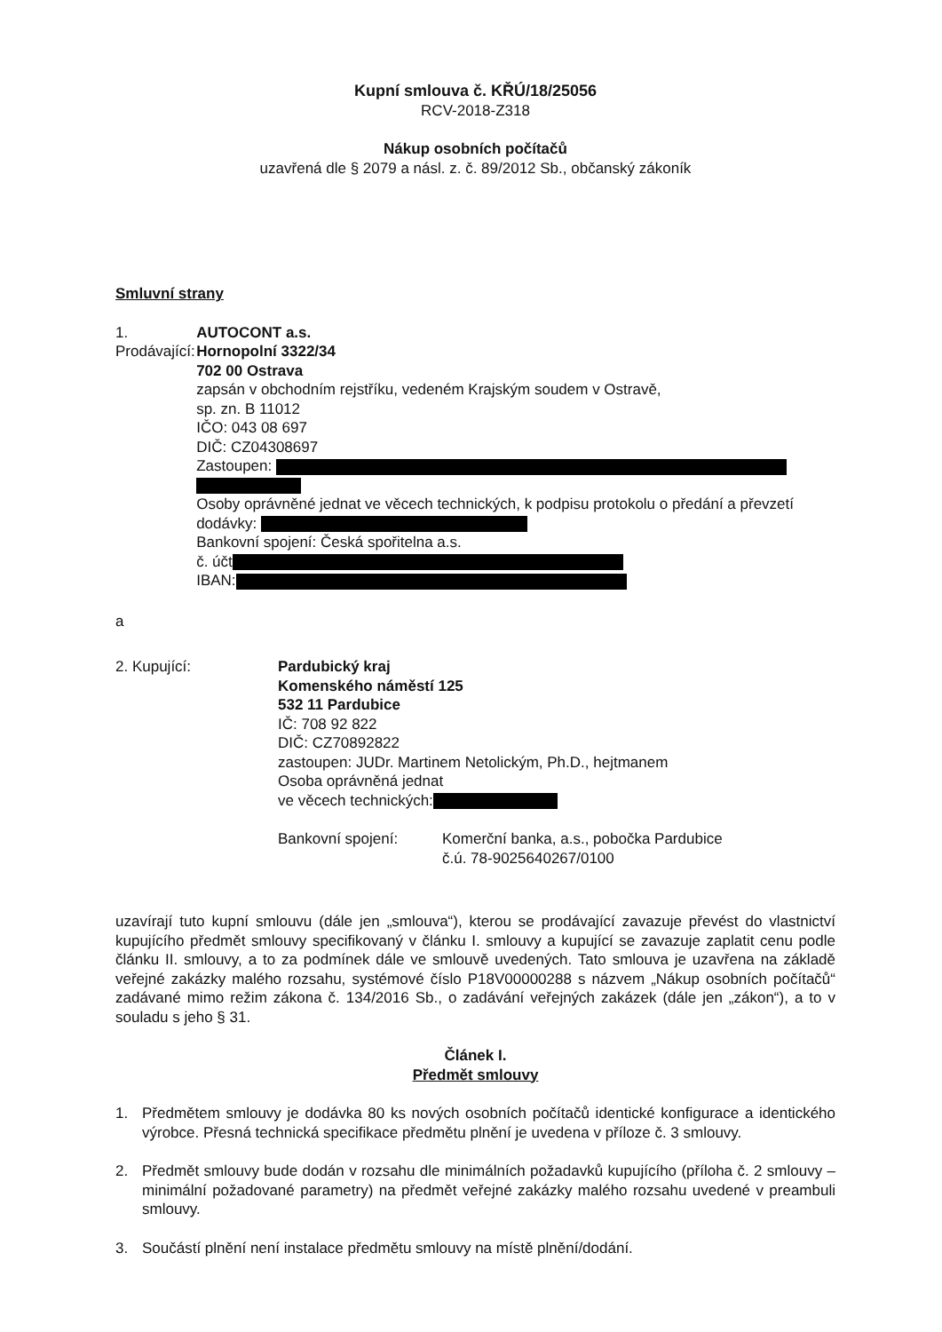Kupní smlouva č. KŘÚ/18/25056
RCV-2018-Z318
Nákup osobních počítačů
uzavřená dle § 2079 a násl. z. č. 89/2012 Sb., občanský zákoník
Smluvní strany
1. Prodávající:
AUTOCONT a.s.
Hornopolní 3322/34
702 00 Ostrava
zapsán v obchodním rejstříku, vedeném Krajským soudem v Ostravě,
sp. zn. B 11012
IČO: 043 08 697
DIČ: CZ04308697
Zastoupen:
Osoby oprávněné jednat ve věcech technických, k podpisu protokolu o předání a převzetí dodávky:
Bankovní spojení: Česká spořitelna a.s.
č. účt
IBAN:
a
2. Kupující: Pardubický kraj
Komenského náměstí 125
532 11 Pardubice
IČ: 708 92 822
DIČ: CZ70892822
zastoupen: JUDr. Martinem Netolickým, Ph.D., hejtmanem
Osoba oprávněná jednat
ve věcech technických:
Bankovní spojení: Komerční banka, a.s., pobočka Pardubice
č.ú. 78-9025640267/0100
uzavírají tuto kupní smlouvu (dále jen „smlouva“), kterou se prodávající zavazuje převést do vlastnictví kupujícího předmět smlouvy specifikovaný v článku I. smlouvy a kupující se zavazuje zaplatit cenu podle článku II. smlouvy, a to za podmínek dále ve smlouvě uvedených. Tato smlouva je uzavřena na základě veřejné zakázky malého rozsahu, systémové číslo P18V00000288 s názvem „Nákup osobních počítačů“ zadávané mimo režim zákona č. 134/2016 Sb., o zadávání veřejných zakázek (dále jen „zákon“), a to v souladu s jeho § 31.
Článek I.
Předmět smlouvy
1. Předmětem smlouvy je dodávka 80 ks nových osobních počítačů identické konfigurace a identického výrobce. Přesná technická specifikace předmětu plnění je uvedena v příloze č. 3 smlouvy.
2. Předmět smlouvy bude dodán v rozsahu dle minimálních požadavků kupujícího (příloha č. 2 smlouvy – minimální požadované parametry) na předmět veřejné zakázky malého rozsahu uvedené v preambuli smlouvy.
3. Součástí plnění není instalace předmětu smlouvy na místě plnění/dodání.